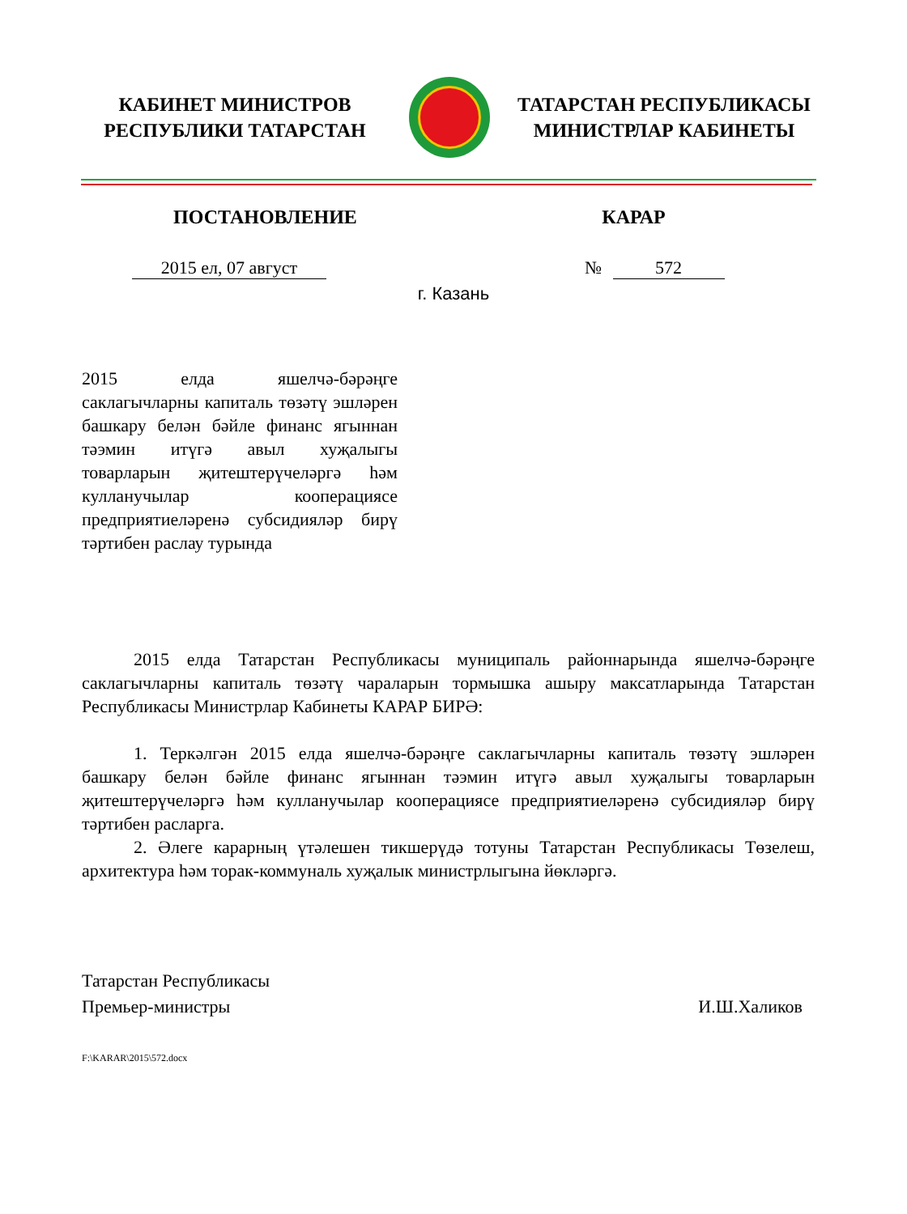КАБИНЕТ МИНИСТРОВ
РЕСПУБЛИКИ ТАТАРСТАН
ТАТАРСТАН РЕСПУБЛИКАСЫ
МИНИСТРЛАР КАБИНЕТЫ
ПОСТАНОВЛЕНИЕ КАРАР
2015 ел, 07 август № 572
г. Казань
2015 елда яшелчә-бәрәңге саклагычларны капиталь төзәтү эшләрен башкару белән бәйле финанс ягыннан тәэмин итүгә авыл хуҗалыгы товарларын җитештерүчеләргә һәм кулланучылар кооперациясе предприятиеләренә субсидияләр бирү тәртибен раслау турында
2015 елда Татарстан Республикасы муниципаль районнарында яшелчә-бәрәңге саклагычларны капиталь төзәтү чараларын тормышка ашыру максатларында Татарстан Республикасы Министрлар Кабинеты КАРАР БИРӘ:
1. Теркәлгән 2015 елда яшелчә-бәрәңге саклагычларны капиталь төзәтү эшләрен башкару белән бәйле финанс ягыннан тәэмин итүгә авыл хуҗалыгы товарларын җитештерүчеләргә һәм кулланучылар кооперациясе предприятиеләренә субсидияләр бирү тәртибен расларга.
2. Әлеге карарның үтәлешен тикшерүдә тотуны Татарстан Республикасы Төзелеш, архитектура һәм торак-коммуналь хуҗалык министрлыгына йөкләргә.
Татарстан Республикасы
Премьер-министры
И.Ш.Халиков
F:\KARAR\2015\572.docx